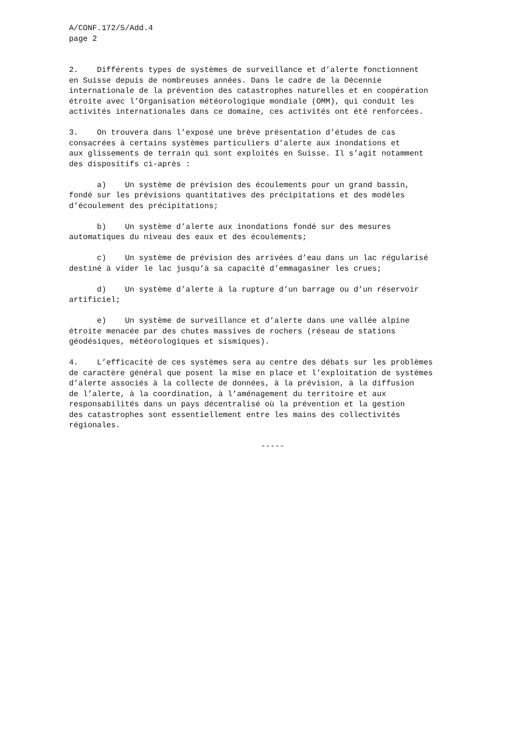A/CONF.172/5/Add.4 page 2
2. Différents types de systèmes de surveillance et d’alerte fonctionnent en Suisse depuis de nombreuses années. Dans le cadre de la Décennie internationale de la prévention des catastrophes naturelles et en coopération étroite avec l’Organisation météorologique mondiale (OMM), qui conduit les activités internationales dans ce domaine, ces activités ont été renforcées.
3. On trouvera dans l’exposé une brève présentation d’études de cas consacrées à certains systèmes particuliers d’alerte aux inondations et aux glissements de terrain qui sont exploités en Suisse. Il s’agit notamment des dispositifs ci-après :
a) Un système de prévision des écoulements pour un grand bassin, fondé sur les prévisions quantitatives des précipitations et des modèles d’écoulement des précipitations;
b) Un système d’alerte aux inondations fondé sur des mesures automatiques du niveau des eaux et des écoulements;
c) Un système de prévision des arrivées d’eau dans un lac régularisé destiné à vider le lac jusqu’à sa capacité d’emmagasiner les crues;
d) Un système d’alerte à la rupture d’un barrage ou d’un réservoir artificiel;
e) Un système de surveillance et d’alerte dans une vallée alpine étroite menacée par des chutes massives de rochers (réseau de stations géodésiques, météorologiques et sismiques).
4. L’efficacité de ces systèmes sera au centre des débats sur les problèmes de caractère général que posent la mise en place et l’exploitation de systèmes d’alerte associés à la collecte de données, à la prévision, à la diffusion de l’alerte, à la coordination, à l’aménagement du territoire et aux responsabilités dans un pays décentralisé où la prévention et la gestion des catastrophes sont essentiellement entre les mains des collectivités régionales.
-----